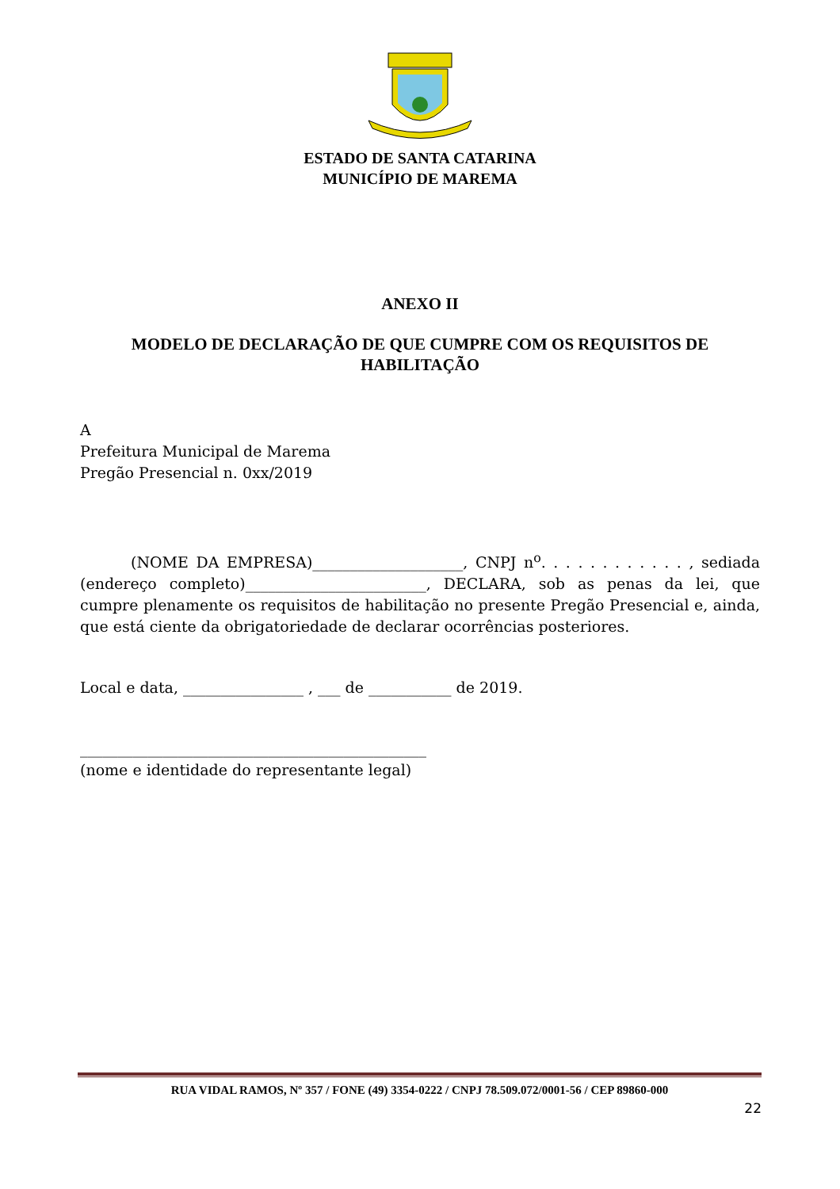ESTADO DE SANTA CATARINA
MUNICÍPIO DE MAREMA
ANEXO II
MODELO DE DECLARAÇÃO DE QUE CUMPRE COM OS REQUISITOS DE HABILITAÇÃO
A
Prefeitura Municipal de Marema
Pregão Presencial n. 0xx/2019
(NOME DA EMPRESA)____________________, CNPJ n<sup>o</sup>. . . . . . . . . . . . , sediada (endereço completo)________________________, DECLARA, sob as penas da lei, que cumpre plenamente os requisitos de habilitação no presente Pregão Presencial e, ainda, que está ciente da obrigatoriedade de declarar ocorrências posteriores.
Local e data, ________________ , ___ de ___________ de 2019.
______________________________________________
(nome e identidade do representante legal)
RUA VIDAL RAMOS, Nº 357 / FONE (49) 3354-0222 / CNPJ 78.509.072/0001-56 / CEP 89860-000
22